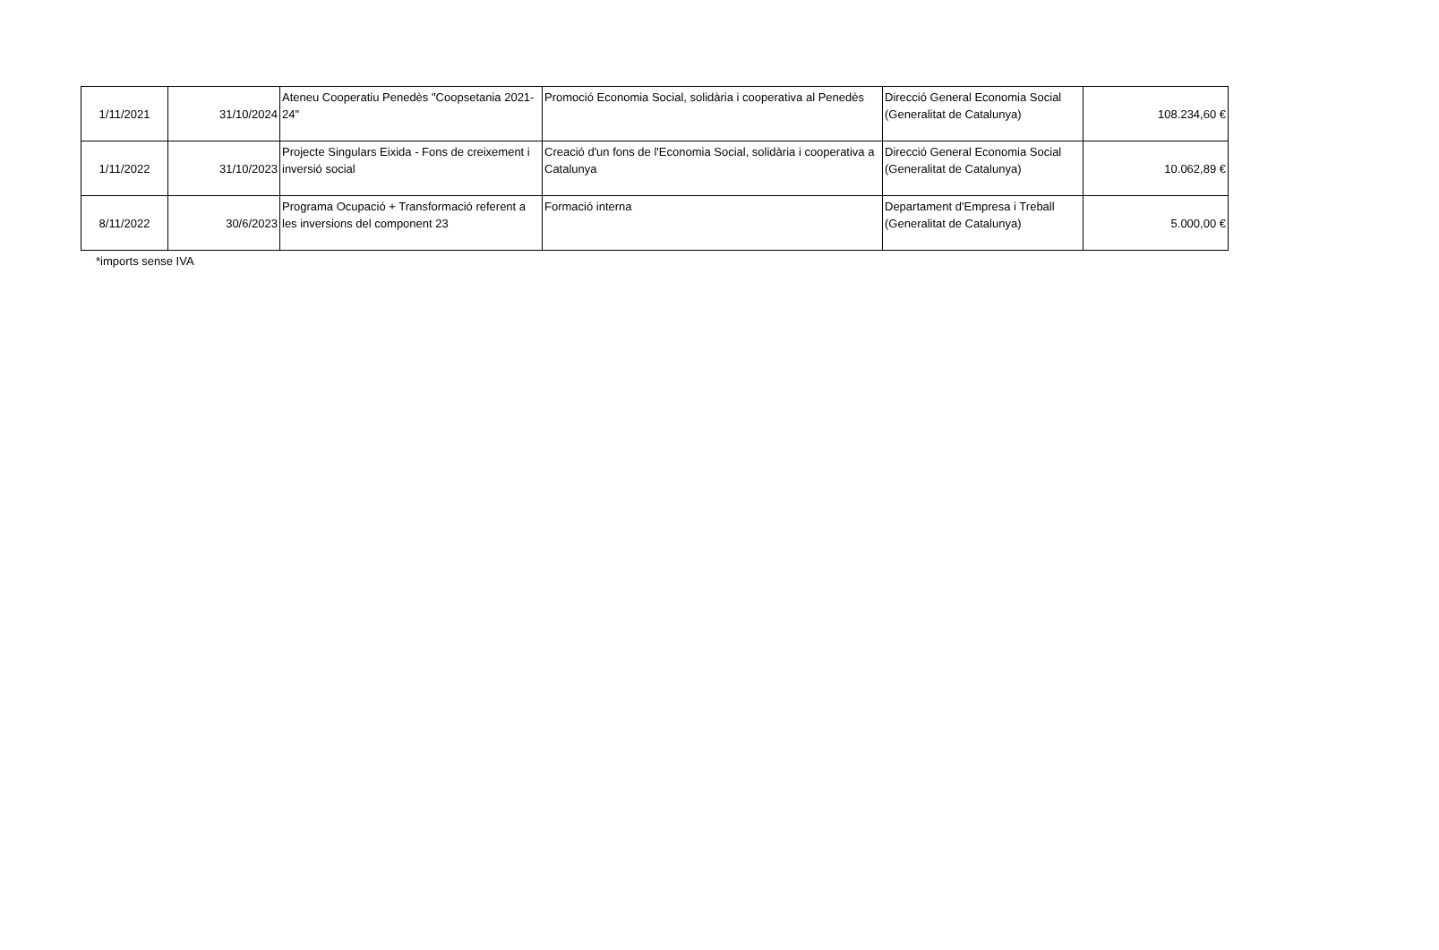| 1/11/2021 | 31/10/2024 | Ateneu Cooperatiu Penedès "Coopsetania 2021-24" | Promoció Economia Social, solidària i cooperativa al Penedès | Direcció General Economia Social (Generalitat de Catalunya) | 108.234,60 € |
| 1/11/2022 | 31/10/2023 | Projecte Singulars Eixida - Fons de creixement i inversió social | Creació d'un fons de l'Economia Social, solidària i cooperativa a Catalunya | Direcció General Economia Social (Generalitat de Catalunya) | 10.062,89 € |
| 8/11/2022 | 30/6/2023 | Programa Ocupació + Transformació referent a les inversions del component 23 | Formació interna | Departament d'Empresa i Treball (Generalitat de Catalunya) | 5.000,00 € |
*imports sense IVA